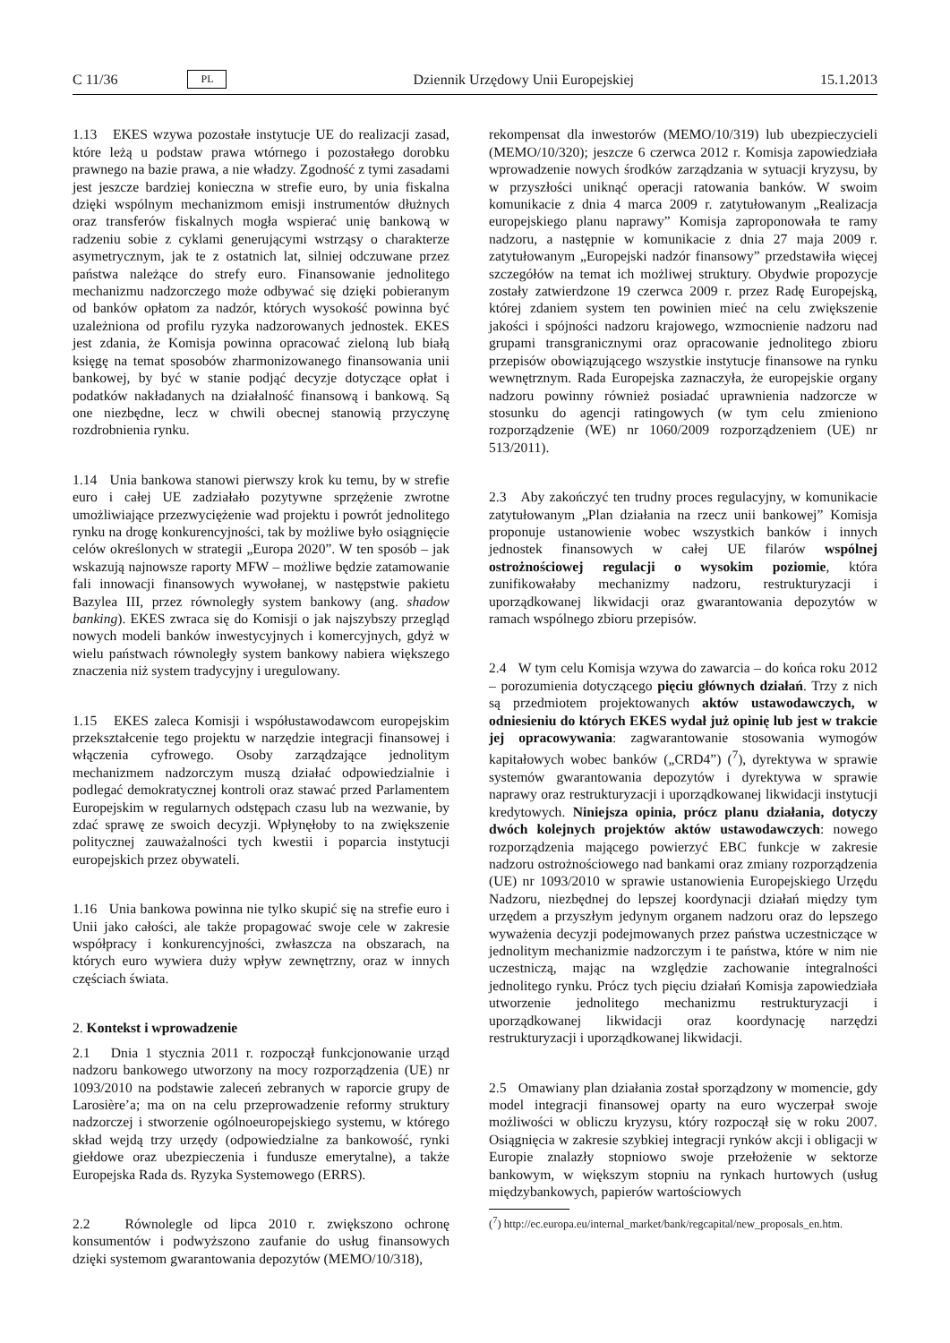C 11/36 PL Dziennik Urzędowy Unii Europejskiej 15.1.2013
1.13 EKES wzywa pozostałe instytucje UE do realizacji zasad, które leżą u podstaw prawa wtórnego i pozostałego dorobku prawnego na bazie prawa, a nie władzy. Zgodność z tymi zasadami jest jeszcze bardziej konieczna w strefie euro, by unia fiskalna dzięki wspólnym mechanizmom emisji instrumentów dłużnych oraz transferów fiskalnych mogła wspierać unię bankową w radzeniu sobie z cyklami generującymi wstrząsy o charakterze asymetrycznym, jak te z ostatnich lat, silniej odczuwane przez państwa należące do strefy euro. Finansowanie jednolitego mechanizmu nadzorczego może odbywać się dzięki pobieranym od banków opłatom za nadzór, których wysokość powinna być uzależniona od profilu ryzyka nadzorowanych jednostek. EKES jest zdania, że Komisja powinna opracować zieloną lub białą księgę na temat sposobów zharmonizowanego finansowania unii bankowej, by być w stanie podjąć decyzje dotyczące opłat i podatków nakładanych na działalność finansową i bankową. Są one niezbędne, lecz w chwili obecnej stanowią przyczynę rozdrobnienia rynku.
1.14 Unia bankowa stanowi pierwszy krok ku temu, by w strefie euro i całej UE zadziałało pozytywne sprzężenie zwrotne umożliwiające przezwyciężenie wad projektu i powrót jednolitego rynku na drogę konkurencyjności, tak by możliwe było osiągnięcie celów określonych w strategii „Europa 2020”. W ten sposób – jak wskazują najnowsze raporty MFW – możliwe będzie zatamowanie fali innowacji finansowych wywołanej, w następstwie pakietu Bazylea III, przez równoległy system bankowy (ang. shadow banking). EKES zwraca się do Komisji o jak najszybszy przegląd nowych modeli banków inwestycyjnych i komercyjnych, gdyż w wielu państwach równoległy system bankowy nabiera większego znaczenia niż system tradycyjny i uregulowany.
1.15 EKES zaleca Komisji i współustawodawcom europejskim przekształcenie tego projektu w narzędzie integracji finansowej i włączenia cyfrowego. Osoby zarządzające jednolitym mechanizmem nadzorczym muszą działać odpowiedzialnie i podlegać demokratycznej kontroli oraz stawać przed Parlamentem Europejskim w regularnych odstępach czasu lub na wezwanie, by zdać sprawę ze swoich decyzji. Wpłynęłoby to na zwiększenie politycznej zauważalności tych kwestii i poparcia instytucji europejskich przez obywateli.
1.16 Unia bankowa powinna nie tylko skupić się na strefie euro i Unii jako całości, ale także propagować swoje cele w zakresie współpracy i konkurencyjności, zwłaszcza na obszarach, na których euro wywiera duży wpływ zewnętrzny, oraz w innych częściach świata.
2. Kontekst i wprowadzenie
2.1 Dnia 1 stycznia 2011 r. rozpoczął funkcjonowanie urząd nadzoru bankowego utworzony na mocy rozporządzenia (UE) nr 1093/2010 na podstawie zaleceń zebranych w raporcie grupy de Larosière’a; ma on na celu przeprowadzenie reformy struktury nadzorczej i stworzenie ogólnoeuropejskiego systemu, w którego skład wejdą trzy urzędy (odpowiedzialne za bankowość, rynki giełdowe oraz ubezpieczenia i fundusze emerytalne), a także Europejska Rada ds. Ryzyka Systemowego (ERRS).
2.2 Równolegle od lipca 2010 r. zwiększono ochronę konsumentów i podwyższono zaufanie do usług finansowych dzięki systemom gwarantowania depozytów (MEMO/10/318),
rekompensat dla inwestorów (MEMO/10/319) lub ubezpieczycieli (MEMO/10/320); jeszcze 6 czerwca 2012 r. Komisja zapowiedziała wprowadzenie nowych środków zarządzania w sytuacji kryzysu, by w przyszłości uniknąć operacji ratowania banków. W swoim komunikacie z dnia 4 marca 2009 r. zatytułowanym „Realizacja europejskiego planu naprawy” Komisja zaproponowała te ramy nadzoru, a następnie w komunikacie z dnia 27 maja 2009 r. zatytułowanym „Europejski nadzór finansowy” przedstawiła więcej szczegółów na temat ich możliwej struktury. Obydwie propozycje zostały zatwierdzone 19 czerwca 2009 r. przez Radę Europejską, której zdaniem system ten powinien mieć na celu zwiększenie jakości i spójności nadzoru krajowego, wzmocnienie nadzoru nad grupami transgranicznymi oraz opracowanie jednolitego zbioru przepisów obowiązującego wszystkie instytucje finansowe na rynku wewnętrznym. Rada Europejska zaznaczyła, że europejskie organy nadzoru powinny również posiadać uprawnienia nadzorcze w stosunku do agencji ratingowych (w tym celu zmieniono rozporządzenie (WE) nr 1060/2009 rozporządzeniem (UE) nr 513/2011).
2.3 Aby zakończyć ten trudny proces regulacyjny, w komunikacie zatytułowanym „Plan działania na rzecz unii bankowej” Komisja proponuje ustanowienie wobec wszystkich banków i innych jednostek finansowych w całej UE filarów wspólnej ostrożnościowej regulacji o wysokim poziomie, która zunifikowałaby mechanizmy nadzoru, restrukturyzacji i uporządkowanej likwidacji oraz gwarantowania depozytów w ramach wspólnego zbioru przepisów.
2.4 W tym celu Komisja wzywa do zawarcia – do końca roku 2012 – porozumienia dotyczącego pięciu głównych działań. Trzy z nich są przedmiotem projektowanych aktów ustawodawczych, w odniesieniu do których EKES wydał już opinię lub jest w trakcie jej opracowywania: zagwarantowanie stosowania wymogów kapitałowych wobec banków („CRD4”) (<sup>7</sup>), dyrektywa w sprawie systemów gwarantowania depozytów i dyrektywa w sprawie naprawy oraz restrukturyzacji i uporządkowanej likwidacji instytucji kredytowych. Niniejsza opinia, prócz planu działania, dotyczy dwóch kolejnych projektów aktów ustawodawczych: nowego rozporządzenia mającego powierzyć EBC funkcje w zakresie nadzoru ostrożnościowego nad bankami oraz zmiany rozporządzenia (UE) nr 1093/2010 w sprawie ustanowienia Europejskiego Urzędu Nadzoru, niezbędnej do lepszej koordynacji działań między tym urzędem a przyszłym jedynym organem nadzoru oraz do lepszego wyważenia decyzji podejmowanych przez państwa uczestniczące w jednolitym mechanizmie nadzorczym i te państwa, które w nim nie uczestniczą, mając na względzie zachowanie integralności jednolitego rynku. Prócz tych pięciu działań Komisja zapowiedziała utworzenie jednolitego mechanizmu restrukturyzacji i uporządkowanej likwidacji oraz koordynację narzędzi restrukturyzacji i uporządkowanej likwidacji.
2.5 Omawiany plan działania został sporządzony w momencie, gdy model integracji finansowej oparty na euro wyczerpał swoje możliwości w obliczu kryzysu, który rozpoczął się w roku 2007. Osiągnięcia w zakresie szybkiej integracji rynków akcji i obligacji w Europie znalazły stopniowo swoje przełożenie w sektorze bankowym, w większym stopniu na rynkach hurtowych (usług międzybankowych, papierów wartościowych
(<sup>7</sup>) http://ec.europa.eu/internal_market/bank/regcapital/new_proposals_en.htm.